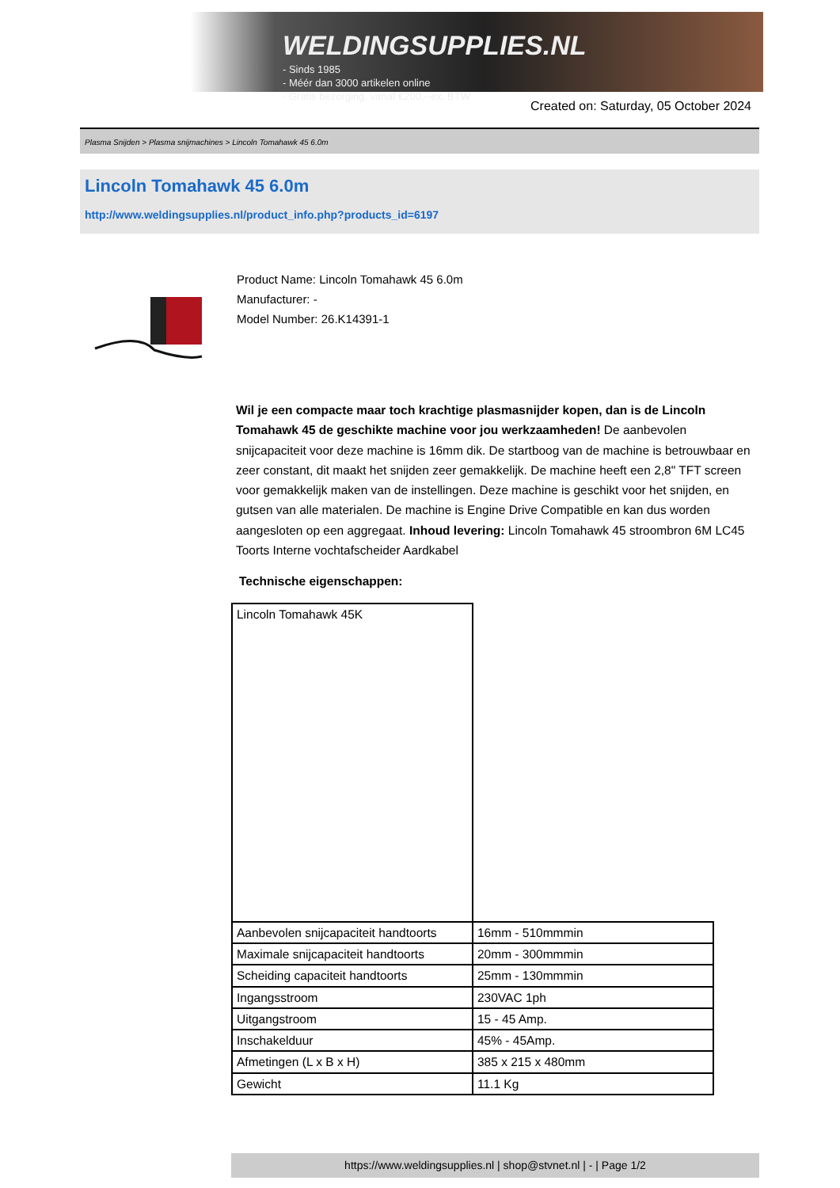WELDINGSUPPLIES.NL
- Sinds 1985
- Méér dan 3000 artikelen online
- Gratis bezorging, vanaf €200,--ex. BTW
Created on: Saturday, 05 October 2024
Plasma Snijden > Plasma snijmachines > Lincoln Tomahawk 45 6.0m
Lincoln Tomahawk 45 6.0m
http://www.weldingsupplies.nl/product_info.php?products_id=6197
Product Name: Lincoln Tomahawk 45 6.0m
Manufacturer: -
Model Number: 26.K14391-1
Wil je een compacte maar toch krachtige plasmasnijder kopen, dan is de Lincoln Tomahawk 45 de geschikte machine voor jou werkzaamheden! De aanbevolen snijcapaciteit voor deze machine is 16mm dik. De startboog van de machine is betrouwbaar en zeer constant, dit maakt het snijden zeer gemakkelijk. De machine heeft een 2,8" TFT screen voor gemakkelijk maken van de instellingen. Deze machine is geschikt voor het snijden, en gutsen van alle materialen. De machine is Engine Drive Compatible en kan dus worden aangesloten op een aggregaat. Inhoud levering: Lincoln Tomahawk 45 stroombron 6M LC45 Toorts Interne vochtafscheider Aardkabel
Technische eigenschappen:
| Lincoln Tomahawk 45K | |
| Aanbevolen snijcapaciteit handtoorts | 16mm - 510mmmin |
| Maximale snijcapaciteit handtoorts | 20mm - 300mmmin |
| Scheiding capaciteit handtoorts | 25mm - 130mmmin |
| Ingangsstroom | 230VAC 1ph |
| Uitgangstroom | 15 - 45 Amp. |
| Inschakelduur | 45% - 45Amp. |
| Afmetingen (L x B x H) | 385 x 215 x 480mm |
| Gewicht | 11.1 Kg |
https://www.weldingsupplies.nl | shop@stvnet.nl | - | Page 1/2